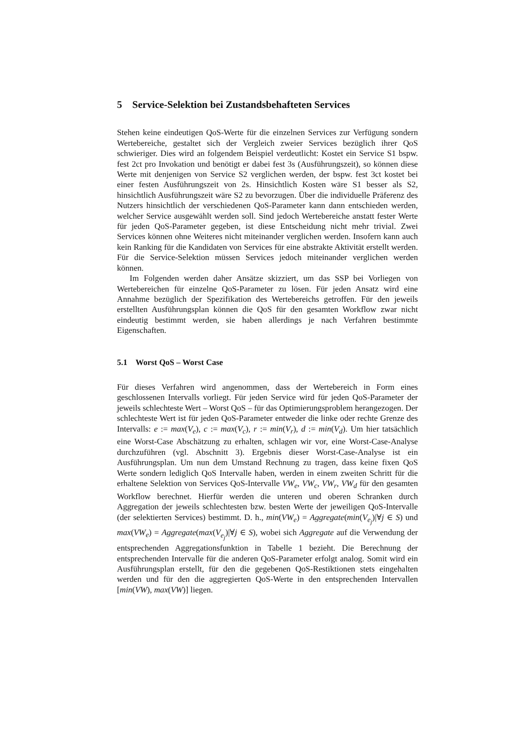5 Service-Selektion bei Zustandsbehafteten Services
Stehen keine eindeutigen QoS-Werte für die einzelnen Services zur Verfügung sondern Wertebereiche, gestaltet sich der Vergleich zweier Services bezüglich ihrer QoS schwieriger. Dies wird an folgendem Beispiel verdeutlicht: Kostet ein Service S1 bspw. fest 2ct pro Invokation und benötigt er dabei fest 3s (Ausführungszeit), so können diese Werte mit denjenigen von Service S2 verglichen werden, der bspw. fest 3ct kostet bei einer festen Ausführungszeit von 2s. Hinsichtlich Kosten wäre S1 besser als S2, hinsichtlich Ausführungszeit wäre S2 zu bevorzugen. Über die individuelle Präferenz des Nutzers hinsichtlich der verschiedenen QoS-Parameter kann dann entschieden werden, welcher Service ausgewählt werden soll. Sind jedoch Wertebereiche anstatt fester Werte für jeden QoS-Parameter gegeben, ist diese Entscheidung nicht mehr trivial. Zwei Services können ohne Weiteres nicht miteinander verglichen werden. Insofern kann auch kein Ranking für die Kandidaten von Services für eine abstrakte Aktivität erstellt werden. Für die Service-Selektion müssen Services jedoch miteinander verglichen werden können.
Im Folgenden werden daher Ansätze skizziert, um das SSP bei Vorliegen von Wertebereichen für einzelne QoS-Parameter zu lösen. Für jeden Ansatz wird eine Annahme bezüglich der Spezifikation des Wertebereichs getroffen. Für den jeweils erstellten Ausführungsplan können die QoS für den gesamten Workflow zwar nicht eindeutig bestimmt werden, sie haben allerdings je nach Verfahren bestimmte Eigenschaften.
5.1 Worst QoS – Worst Case
Für dieses Verfahren wird angenommen, dass der Wertebereich in Form eines geschlossenen Intervalls vorliegt. Für jeden Service wird für jeden QoS-Parameter der jeweils schlechteste Wert – Worst QoS – für das Optimierungsproblem herangezogen. Der schlechteste Wert ist für jeden QoS-Parameter entweder die linke oder rechte Grenze des Intervalls: e := max(V<sub>e</sub>), c := max(V<sub>c</sub>), r := min(V<sub>r</sub>), d := min(V<sub>d</sub>). Um hier tatsächlich eine Worst-Case Abschätzung zu erhalten, schlagen wir vor, eine Worst-Case-Analyse durchzuführen (vgl. Abschnitt 3). Ergebnis dieser Worst-Case-Analyse ist ein Ausführungsplan. Um nun dem Umstand Rechnung zu tragen, dass keine fixen QoS Werte sondern lediglich QoS Intervalle haben, werden in einem zweiten Schritt für die erhaltene Selektion von Services QoS-Intervalle VW<sub>e</sub>, VW<sub>c</sub>, VW<sub>r</sub>, VW<sub>d</sub> für den gesamten Workflow berechnet. Hierfür werden die unteren und oberen Schranken durch Aggregation der jeweils schlechtesten bzw. besten Werte der jeweiligen QoS-Intervalle (der selektierten Services) bestimmt. D. h., min(VW<sub>e</sub>) = Aggregate(min(V<sub>e<sub>j</sub></sub>)|∀j ∈ S) und max(VW<sub>e</sub>) = Aggregate(max(V<sub>e<sub>j</sub></sub>)|∀j ∈ S), wobei sich Aggregate auf die Verwendung der entsprechenden Aggregationsfunktion in Tabelle 1 bezieht. Die Berechnung der entsprechenden Intervalle für die anderen QoS-Parameter erfolgt analog. Somit wird ein Ausführungsplan erstellt, für den die gegebenen QoS-Restiktionen stets eingehalten werden und für den die aggregierten QoS-Werte in den entsprechenden Intervallen [min(VW), max(VW)] liegen.